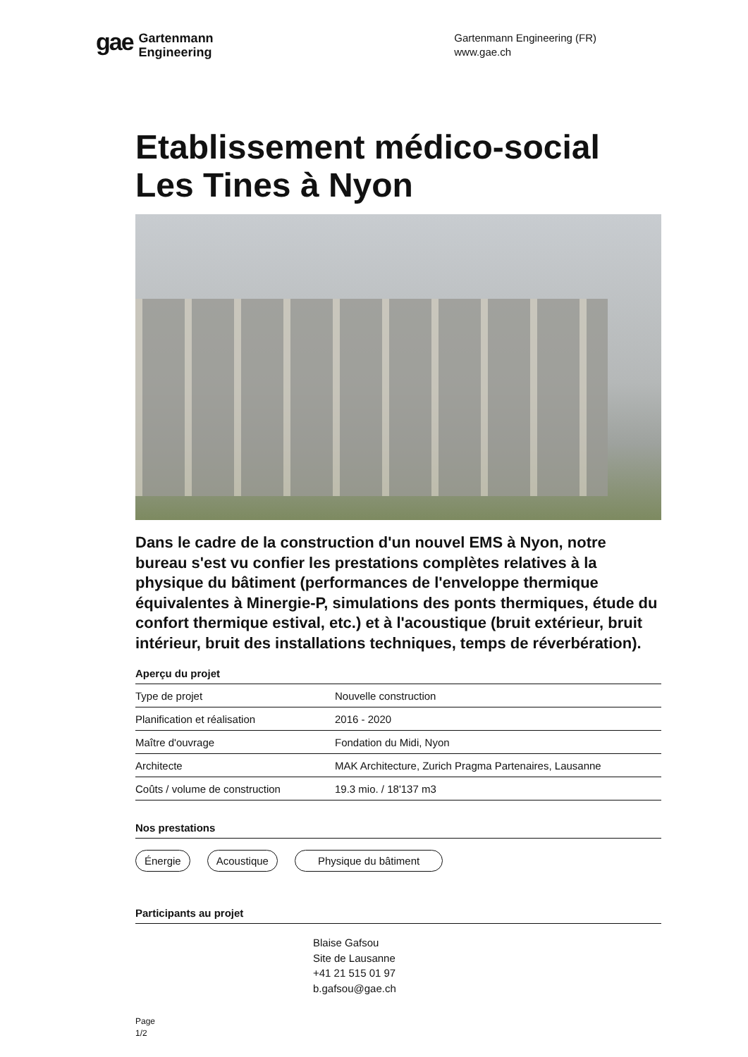gae
Gartenmann
Engineering
Gartenmann Engineering (FR)
www.gae.ch
Etablissement médico-social
Les Tines à Nyon
Dans le cadre de la construction d'un nouvel EMS à Nyon, notre bureau s'est vu confier les prestations complètes relatives à la physique du bâtiment (performances de l'enveloppe thermique équivalentes à Minergie-P, simulations des ponts thermiques, étude du confort thermique estival, etc.) et à l'acoustique (bruit extérieur, bruit intérieur, bruit des installations techniques, temps de réverbération).
Aperçu du projet
| Type de projet | Nouvelle construction |
| Planification et réalisation | 2016 - 2020 |
| Maître d'ouvrage | Fondation du Midi, Nyon |
| Architecte | MAK Architecture, Zurich Pragma Partenaires, Lausanne |
| Coûts / volume de construction | 19.3 mio. / 18'137 m3 |
Nos prestations
Énergie Acoustique Physique du bâtiment
Participants au projet
Blaise Gafsou
Site de Lausanne
+41 21 515 01 97
b.gafsou@gae.ch
Page
1/2